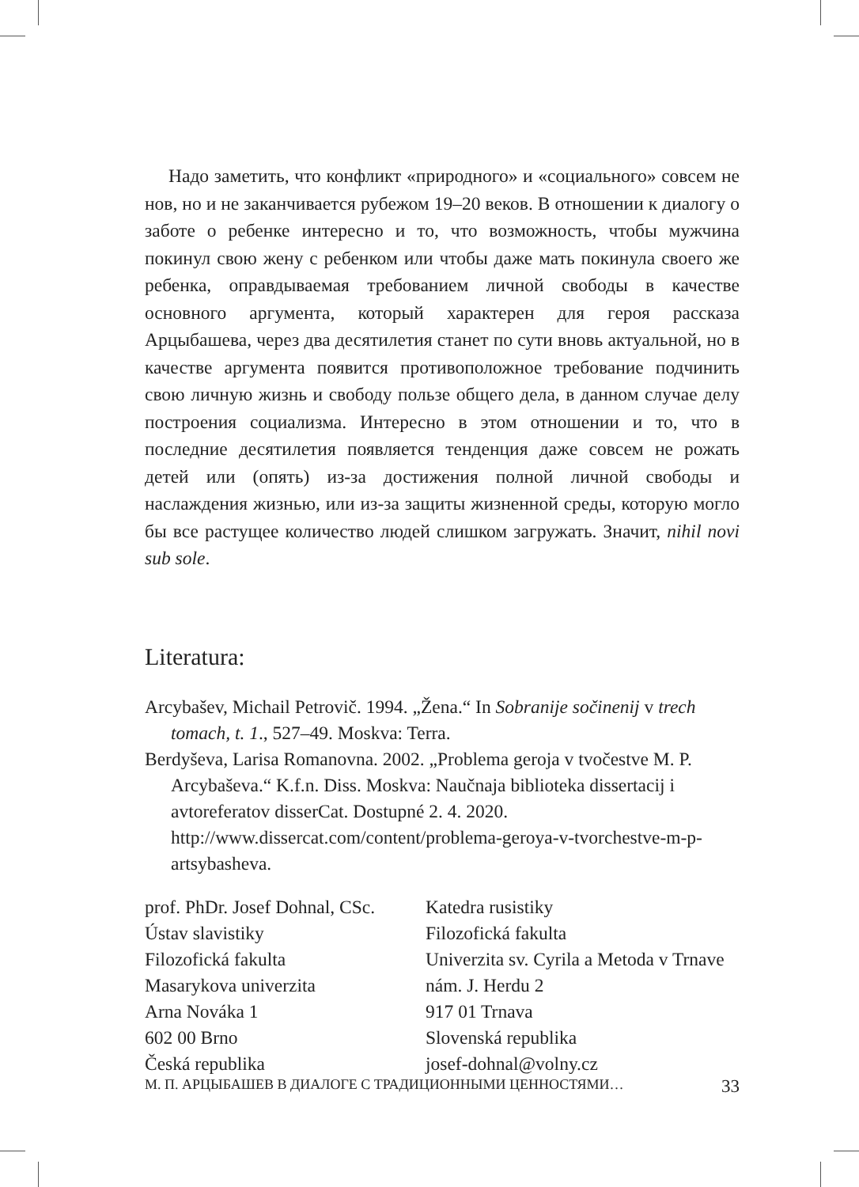Надо заметить, что конфликт «природного» и «социального» совсем не нов, но и не заканчивается рубежом 19–20 веков. В отношении к диалогу о заботе о ребенке интересно и то, что возможность, чтобы мужчина покинул свою жену с ребенком или чтобы даже мать покинула своего же ребенка, оправдываемая требованием личной свободы в качестве основного аргумента, который характерен для героя рассказа Арцыбашева, через два десятилетия станет по сути вновь актуальной, но в качестве аргумента появится противоположное требование подчинить свою личную жизнь и свободу пользе общего дела, в данном случае делу построения социализма. Интересно в этом отношении и то, что в последние десятилетия появляется тенденция даже совсем не рожать детей или (опять) из-за достижения полной личной свободы и наслаждения жизнью, или из-за защиты жизненной среды, которую могло бы все растущее количество людей слишком загружать. Значит, nihil novi sub sole.
Literatura:
Arcybašev, Michail Petrovič. 1994. „Žena.“ In Sobranije sočinenij v trech tomach, t. 1., 527–49. Moskva: Terra.
Berdyševa, Larisa Romanovna. 2002. „Problema geroja v tvočestve M. P. Arcybaševa.“ K.f.n. Diss. Moskva: Naučnaja biblioteka dissertacij i avtoreferatov disserCat. Dostupné 2. 4. 2020. http://www.dissercat.com/content/problema-geroya-v-tvorchestve-m-p-artsybasheva.
prof. PhDr. Josef Dohnal, CSc.
Ústav slavistiky
Filozofická fakulta
Masarykova univerzita
Arna Nováka 1
602 00 Brno
Česká republika
Katedra rusistiky
Filozofická fakulta
Univerzita sv. Cyrila a Metoda v Trnave
nám. J. Herdu 2
917 01 Trnava
Slovenská republika
josef-dohnal@volny.cz
М. П. АРЦЫБАШЕВ В ДИАЛОГЕ С ТРАДИЦИОННЫМИ ЦЕННОСТЯМИ… 33